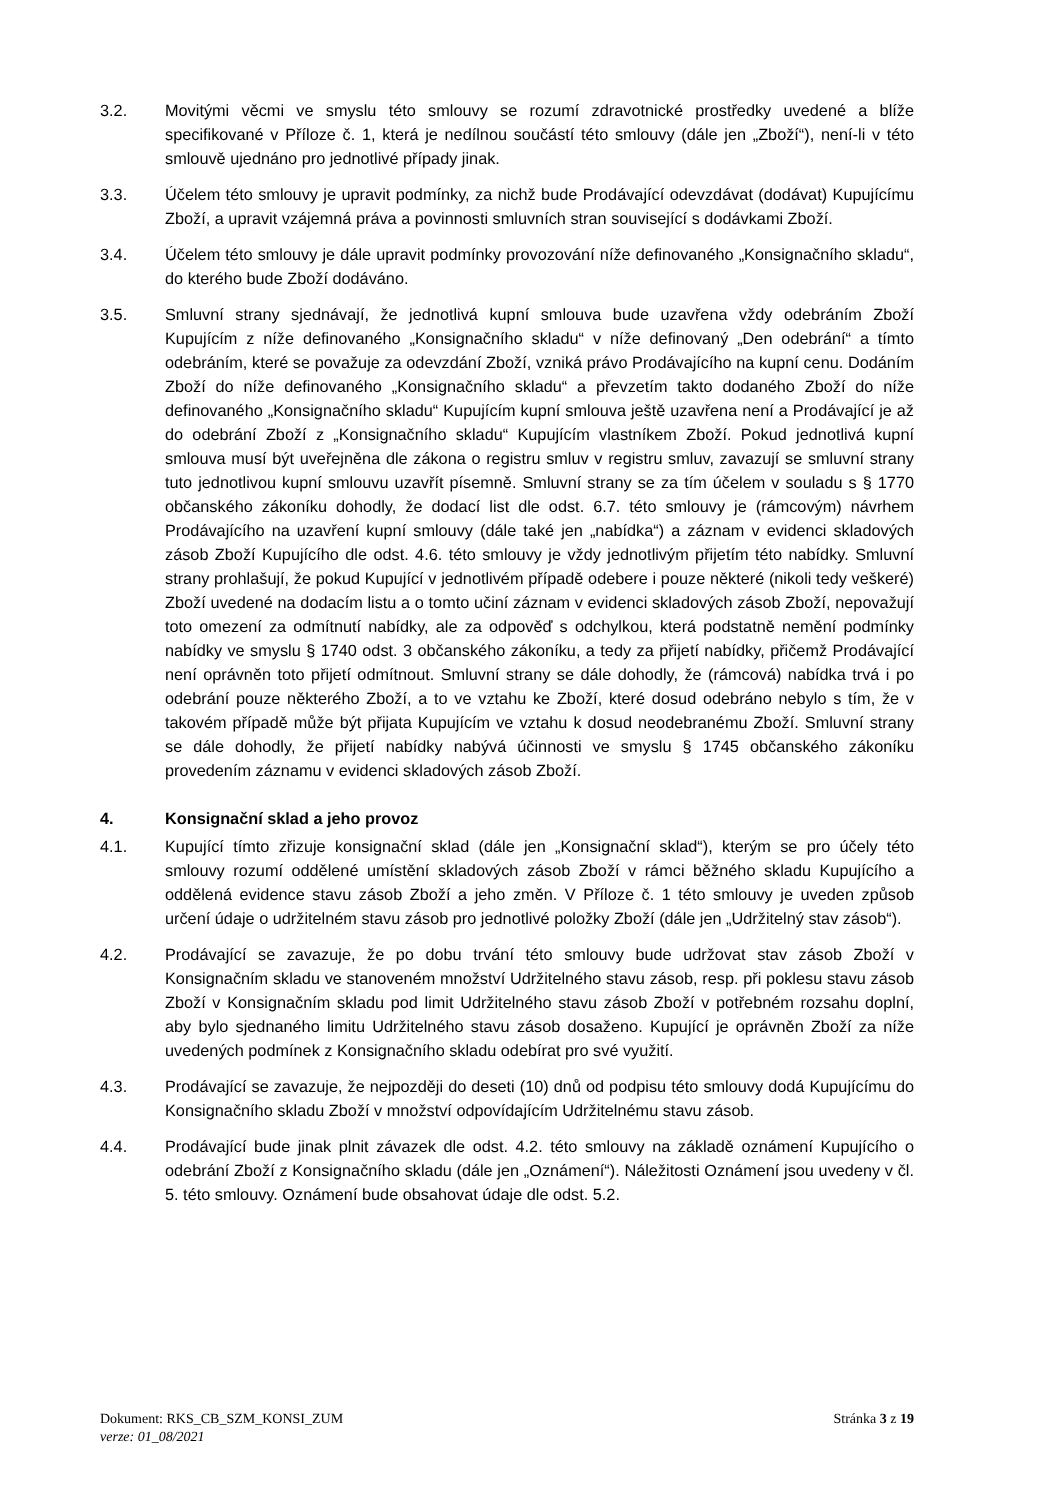3.2. Movitými věcmi ve smyslu této smlouvy se rozumí zdravotnické prostředky uvedené a blíže specifikované v Příloze č. 1, která je nedílnou součástí této smlouvy (dále jen „Zboží“), není-li v této smlouvě ujednáno pro jednotlivé případy jinak.
3.3. Účelem této smlouvy je upravit podmínky, za nichž bude Prodávající odevzdávat (dodávat) Kupujícímu Zboží, a upravit vzájemná práva a povinnosti smluvních stran související s dodávkami Zboží.
3.4. Účelem této smlouvy je dále upravit podmínky provozování níže definovaného „Konsignačního skladu“, do kterého bude Zboží dodáváno.
3.5. Smluvní strany sjednávají, že jednotlivá kupní smlouva bude uzavřena vždy odebráním Zboží Kupujícím z níže definovaného „Konsignačního skladu“ v níže definovaný „Den odebrání“ a tímto odebráním, které se považuje za odevzdání Zboží, vzniká právo Prodávajícího na kupní cenu. Dodáním Zboží do níže definovaného „Konsignačního skladu“ a převzetím takto dodaného Zboží do níže definovaného „Konsignačního skladu“ Kupujícím kupní smlouva ještě uzavřena není a Prodávající je až do odebrání Zboží z „Konsignačního skladu“ Kupujícím vlastníkem Zboží. Pokud jednotlivá kupní smlouva musí být uveřejněna dle zákona o registru smluv v registru smluv, zavazují se smluvní strany tuto jednotlivou kupní smlouvu uzavřít písemně. Smluvní strany se za tím účelem v souladu s § 1770 občanského zákoníku dohodly, že dodací list dle odst. 6.7. této smlouvy je (rámcovým) návrhem Prodávajícího na uzavření kupní smlouvy (dále také jen „nabídka“) a záznam v evidenci skladových zásob Zboží Kupujícího dle odst. 4.6. této smlouvy je vždy jednotlivým přijetím této nabídky. Smluvní strany prohlašují, že pokud Kupující v jednotlivém případě odebere i pouze některé (nikoli tedy veškeré) Zboží uvedené na dodacím listu a o tomto učiní záznam v evidenci skladových zásob Zboží, nepovažují toto omezení za odmítnutí nabídky, ale za odpověď s odchylkou, která podstatně nemění podmínky nabídky ve smyslu § 1740 odst. 3 občanského zákoníku, a tedy za přijetí nabídky, přičemž Prodávající není oprávněn toto přijetí odmítnout. Smluvní strany se dále dohodly, že (rámcová) nabídka trvá i po odebrání pouze některého Zboží, a to ve vztahu ke Zboží, které dosud odebráno nebylo s tím, že v takovém případě může být přijata Kupujícím ve vztahu k dosud neodebranému Zboží. Smluvní strany se dále dohodly, že přijetí nabídky nabývá účinnosti ve smyslu § 1745 občanského zákoníku provedením záznamu v evidenci skladových zásob Zboží.
4. Konsignační sklad a jeho provoz
4.1. Kupující tímto zřizuje konsignační sklad (dále jen „Konsignační sklad“), kterým se pro účely této smlouvy rozumí oddělené umístění skladových zásob Zboží v rámci běžného skladu Kupujícího a oddělená evidence stavu zásob Zboží a jeho změn. V Příloze č. 1 této smlouvy je uveden způsob určení údaje o udržitelném stavu zásob pro jednotlivé položky Zboží (dále jen „Udržitelný stav zásob“).
4.2. Prodávající se zavazuje, že po dobu trvání této smlouvy bude udržovat stav zásob Zboží v Konsignačním skladu ve stanoveném množství Udržitelného stavu zásob, resp. při poklesu stavu zásob Zboží v Konsignačním skladu pod limit Udržitelného stavu zásob Zboží v potřebném rozsahu doplní, aby bylo sjednaného limitu Udržitelného stavu zásob dosaženo. Kupující je oprávněn Zboží za níže uvedených podmínek z Konsignačního skladu odebírat pro své využití.
4.3. Prodávající se zavazuje, že nejpozději do deseti (10) dnů od podpisu této smlouvy dodá Kupujícímu do Konsignačního skladu Zboží v množství odpovídajícím Udržitelnému stavu zásob.
4.4. Prodávající bude jinak plnit závazek dle odst. 4.2. této smlouvy na základě oznámení Kupujícího o odebrání Zboží z Konsignačního skladu (dále jen „Oznámení“). Náležitosti Oznámení jsou uvedeny v čl. 5. této smlouvy. Oznámení bude obsahovat údaje dle odst. 5.2.
Dokument: RKS_CB_SZM_KONSI_ZUM
verze: 01_08/2021
Stránka 3 z 19